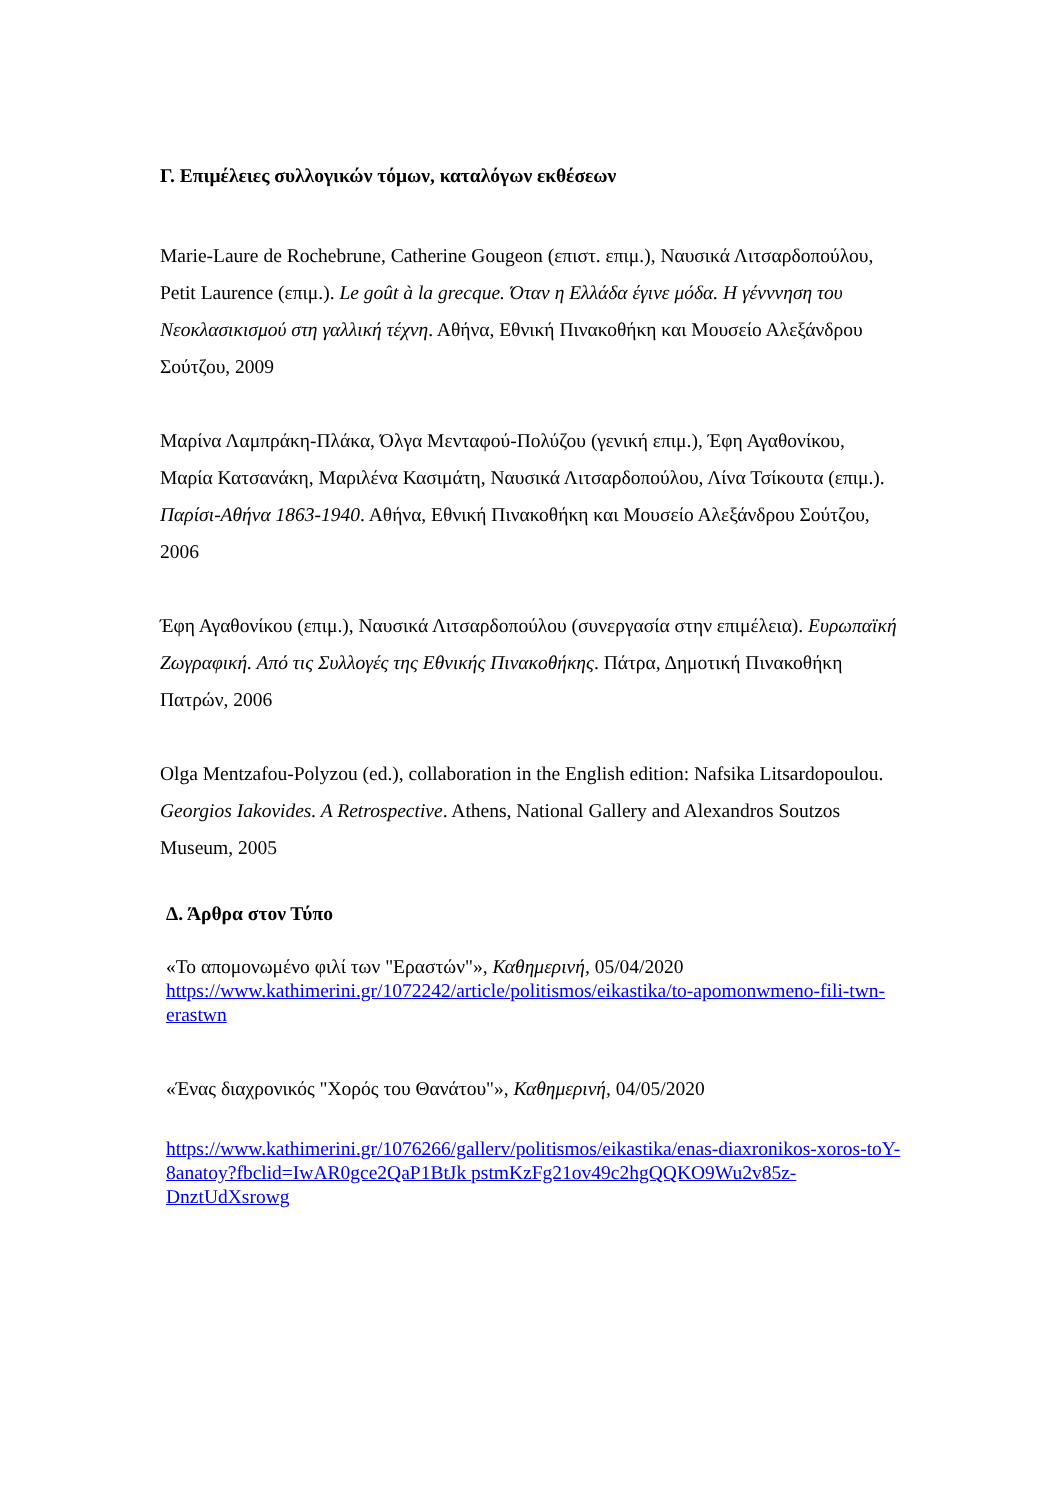Γ. Επιμέλειες συλλογικών τόμων, καταλόγων εκθέσεων
Marie-Laure de Rochebrune, Catherine Gougeon (επιστ. επιμ.), Ναυσικά Λιτσαρδοπούλου, Petit Laurence (επιμ.). Le goût à la grecque. Όταν η Ελλάδα έγινε μόδα. Η γένννηση του Νεοκλασικισμού στη γαλλική τέχνη. Αθήνα, Εθνική Πινακοθήκη και Μουσείο Αλεξάνδρου Σούτζου, 2009
Μαρίνα Λαμπράκη-Πλάκα, Όλγα Μενταφού-Πολύζου (γενική επιμ.), Έφη Αγαθονίκου, Μαρία Κατσανάκη, Μαριλένα Κασιμάτη, Ναυσικά Λιτσαρδοπούλου, Λίνα Τσίκουτα (επιμ.). Παρίσι-Αθήνα 1863-1940. Αθήνα, Εθνική Πινακοθήκη και Μουσείο Αλεξάνδρου Σούτζου, 2006
Έφη Αγαθονίκου (επιμ.), Ναυσικά Λιτσαρδοπούλου (συνεργασία στην επιμέλεια). Ευρωπαϊκή Ζωγραφική. Από τις Συλλογές της Εθνικής Πινακοθήκης. Πάτρα, Δημοτική Πινακοθήκη Πατρών, 2006
Olga Mentzafou-Polyzou (ed.), collaboration in the English edition: Nafsika Litsardopoulou. Georgios Iakovides. A Retrospective. Athens, National Gallery and Alexandros Soutzos Museum, 2005
Δ. Άρθρα στον Τύπο
«Το απομονωμένο φιλί των "Εραστών"», Καθημερινή, 05/04/2020
https://www.kathimerini.gr/1072242/article/politismos/eikastika/to-apomonwmeno-fili-twn-erastwn
«Ένας διαχρονικός "Χορός του Θανάτου"», Καθημερινή, 04/05/2020
https://www.kathimerini.gr/1076266/gallerv/politismos/eikastika/enas-diaxronikos-xoros-toY- 8anatoy?fbclid=IwAR0gce2QaP1BtJk pstmKzFg21ov49c2hgQQKO9Wu2v85z-DnztUdXsrowg